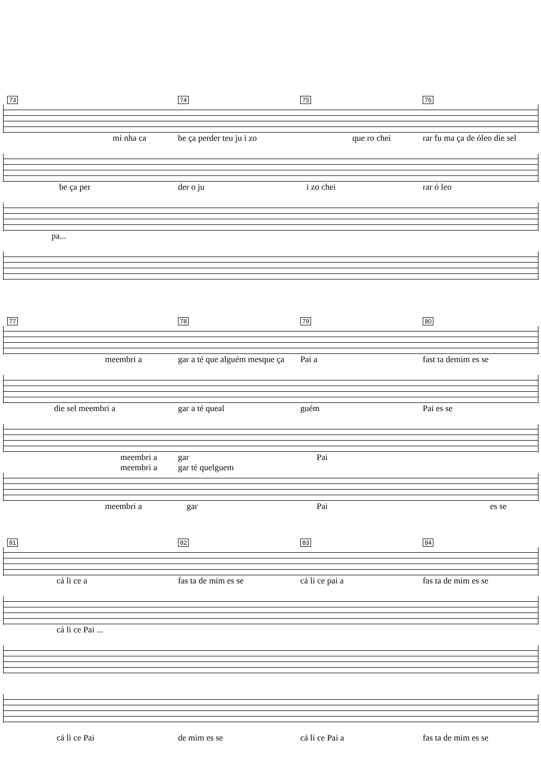73 74 75 76
mi nha ca be ça perder teu ju i zo que ro chei rar fu ma ça de óleo die sel
be ça per der o ju i zo chei rar ó leo
pa...
77 78 79 80
meembri a gar a té que alguém mesque ça Pai a fast ta demim es se
die sel meembri a gar a té queal guém Pai es se
meembri a gar Pai
meembri a gar té quelguem
meembri a gar Pai es se
81 82 83 84
cá li ce a fas ta de mim es se cá li ce pai a fas ta de mim es se
cá li ce Pai ...
cá li ce Pai de mim es se cá li ce Pai a fas ta de mim es se